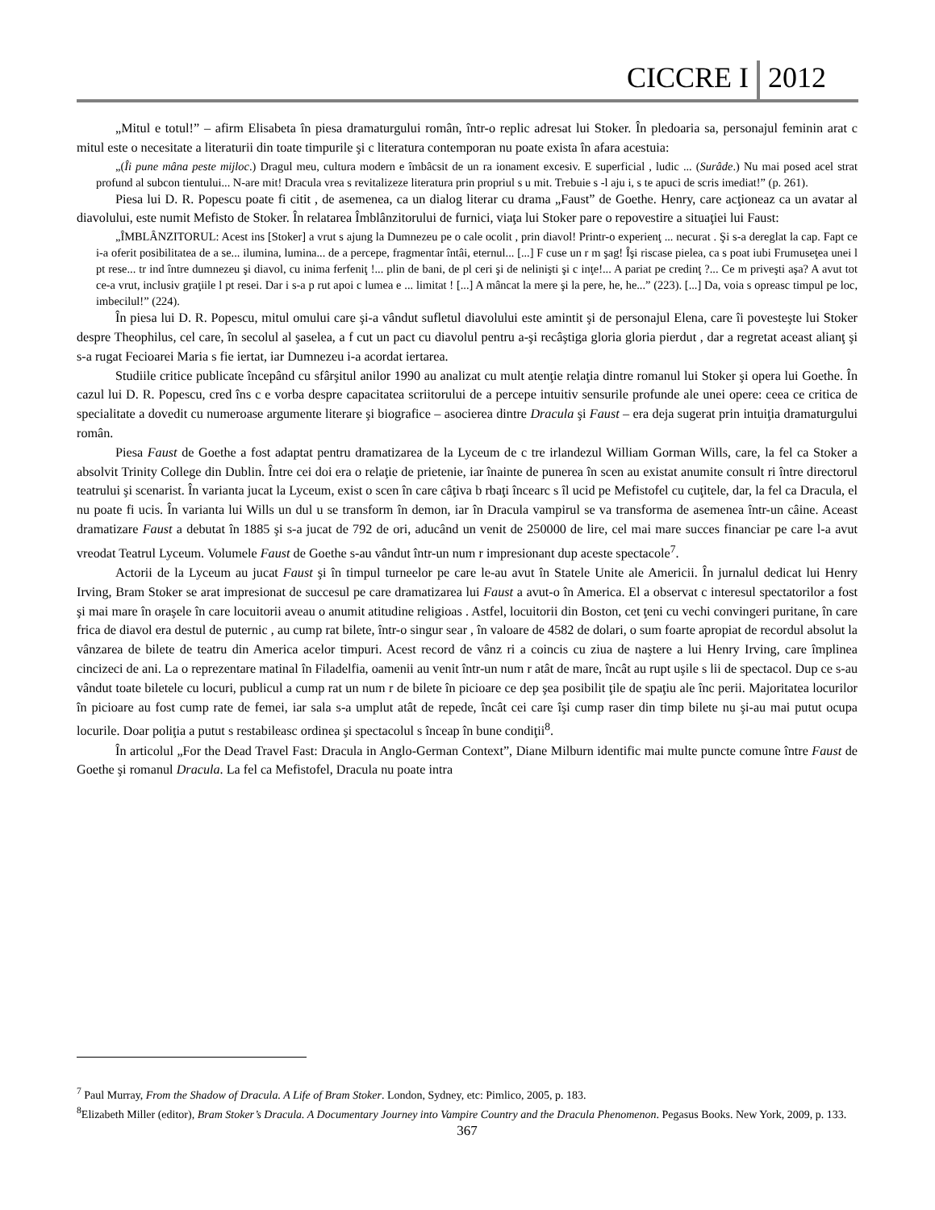CICCRE I 2012
„Mitul e totul!” – afirm Elisabeta în piesa dramaturgului român, într-o replic adresat lui Stoker. În pledoaria sa, personajul feminin arat c mitul este o necesitate a literaturii din toate timpurile şi c literatura contemporan nu poate exista în afara acestuia:
„(Îi pune mâna peste mijloc.) Dragul meu, cultura modern e îmbâcsit de un ra ionament excesiv. E superficial , ludic ... (Surâde.) Nu mai posed acel strat profund al subcon tientului... N-are mit! Dracula vrea s revitalizeze literatura prin propriul s u mit. Trebuie s -l aju i, s te apuci de scris imediat!” (p. 261).
Piesa lui D. R. Popescu poate fi citit , de asemenea, ca un dialog literar cu drama „Faust” de Goethe. Henry, care acţioneaz ca un avatar al diavolului, este numit Mefisto de Stoker. În relatarea Îmblânzitorului de furnici, viaţa lui Stoker pare o repovestire a situaţiei lui Faust:
„ÎMBLÂNZITORUL: Acest ins [Stoker] a vrut s ajung la Dumnezeu pe o cale ocolit , prin diavol! Printr-o experienţ ... necurat . Şi s-a dereglat la cap. Fapt ce i-a oferit posibilitatea de a se... ilumina, lumina... de a percepe, fragmentar întâi, eternul... [...] F cuse un r m şag! Îşi riscase pielea, ca s poat iubi Frumuseţea unei l pt rese... tr ind între dumnezeu şi diavol, cu inima ferfeniţ !... plin de bani, de pl ceri şi de nelinişti şi c inţe!... A pariat pe credinţ ?... Ce m priveşti aşa? A avut tot ce-a vrut, inclusiv graţiile l pt resei. Dar i s-a p rut apoi c lumea e ... limitat ! [...] A mâncat la mere şi la pere, he, he...” (223). [...] Da, voia s opreasc timpul pe loc, imbecilul!” (224).
În piesa lui D. R. Popescu, mitul omului care şi-a vândut sufletul diavolului este amintit şi de personajul Elena, care îi povesteşte lui Stoker despre Theophilus, cel care, în secolul al şaselea, a f cut un pact cu diavolul pentru a-şi recâştiga gloria gloria pierdut , dar a regretat aceast alianţ şi s-a rugat Fecioarei Maria s fie iertat, iar Dumnezeu i-a acordat iertarea.
Studiile critice publicate începând cu sfârşitul anilor 1990 au analizat cu mult atenţie relaţia dintre romanul lui Stoker şi opera lui Goethe. În cazul lui D. R. Popescu, cred îns c e vorba despre capacitatea scriitorului de a percepe intuitiv sensurile profunde ale unei opere: ceea ce critica de specialitate a dovedit cu numeroase argumente literare şi biografice – asocierea dintre Dracula şi Faust – era deja sugerat prin intuiţia dramaturgului român.
Piesa Faust de Goethe a fost adaptat pentru dramatizarea de la Lyceum de c tre irlandezul William Gorman Wills, care, la fel ca Stoker a absolvit Trinity College din Dublin. Între cei doi era o relaţie de prietenie, iar înainte de punerea în scen au existat anumite consult ri între directorul teatrului şi scenarist. În varianta jucat la Lyceum, exist o scen în care câţiva b rbaţi încearc s îl ucid pe Mefistofel cu cuţitele, dar, la fel ca Dracula, el nu poate fi ucis. În varianta lui Wills un dul u se transform în demon, iar în Dracula vampirul se va transforma de asemenea într-un câine. Aceast dramatizare Faust a debutat în 1885 şi s-a jucat de 792 de ori, aducând un venit de 250000 de lire, cel mai mare succes financiar pe care l-a avut vreodat Teatrul Lyceum. Volumele Faust de Goethe s-au vândut într-un num r impresionant dup aceste spectacole<sup>7</sup>.
Actorii de la Lyceum au jucat Faust şi în timpul turneelor pe care le-au avut în Statele Unite ale Americii. În jurnalul dedicat lui Henry Irving, Bram Stoker se arat impresionat de succesul pe care dramatizarea lui Faust a avut-o în America. El a observat c interesul spectatorilor a fost şi mai mare în oraşele în care locuitorii aveau o anumit atitudine religioas . Astfel, locuitorii din Boston, cet ţeni cu vechi convingeri puritane, în care frica de diavol era destul de puternic , au cump rat bilete, într-o singur sear , în valoare de 4582 de dolari, o sum foarte apropiat de recordul absolut la vânzarea de bilete de teatru din America acelor timpuri. Acest record de vânz ri a coincis cu ziua de naştere a lui Henry Irving, care împlinea cincizeci de ani. La o reprezentare matinal în Filadelfia, oamenii au venit într-un num r atât de mare, încât au rupt uşile s lii de spectacol. Dup ce s-au vândut toate biletele cu locuri, publicul a cump rat un num r de bilete în picioare ce dep şea posibilit ţile de spaţiu ale înc perii. Majoritatea locurilor în picioare au fost cump rate de femei, iar sala s-a umplut atât de repede, încât cei care îşi cump raser din timp bilete nu şi-au mai putut ocupa locurile. Doar poliţia a putut s restabileasc ordinea şi spectacolul s înceap în bune condiţii<sup>8</sup>.
În articolul „For the Dead Travel Fast: Dracula in Anglo-German Context”, Diane Milburn identific mai multe puncte comune între Faust de Goethe şi romanul Dracula. La fel ca Mefistofel, Dracula nu poate intra
<sup>7</sup> Paul Murray, From the Shadow of Dracula. A Life of Bram Stoker. London, Sydney, etc: Pimlico, 2005, p. 183.
<sup>8</sup> Elizabeth Miller (editor), Bram Stoker’s Dracula. A Documentary Journey into Vampire Country and the Dracula Phenomenon. Pegasus Books. New York, 2009, p. 133.
367